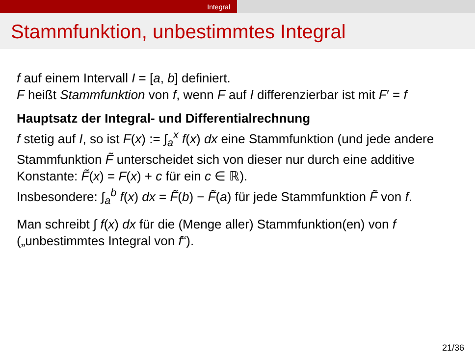Integral
Stammfunktion, unbestimmtes Integral
f auf einem Intervall I = [a, b] definiert.
F heißt Stammfunktion von f, wenn F auf I differenzierbar ist mit F′ = f
Hauptsatz der Integral- und Differentialrechnung
f stetig auf I, so ist F(x) := ∫<sub>a</sub><sup>x</sup> f(x) dx eine Stammfunktion (und jede andere Stammfunktion F̃ unterscheidet sich von dieser nur durch eine additive Konstante: F̃(x) = F(x) + c für ein c ∈ ℝ).
Insbesondere: ∫<sub>a</sub><sup>b</sup> f(x) dx = F̃(b) − F̃(a) für jede Stammfunktion F̃ von f.
Man schreibt ∫ f(x) dx für die (Menge aller) Stammfunktion(en) von f („unbestimmtes Integral von f“).
21/36